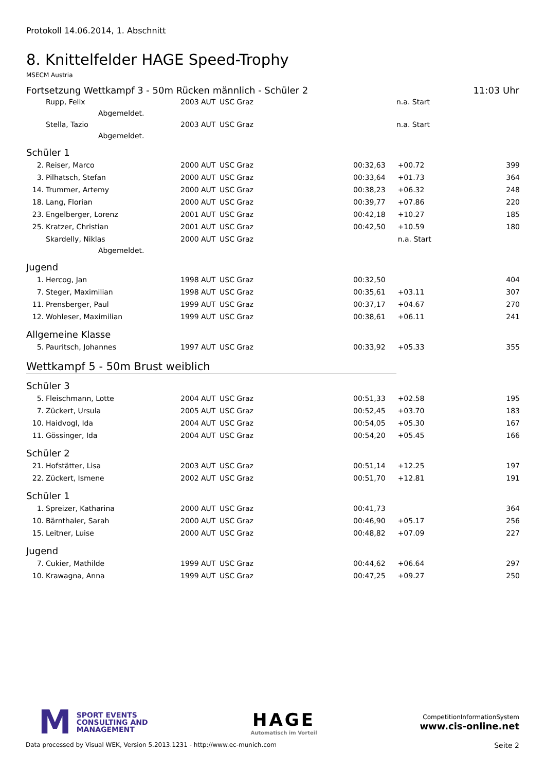Protokoll 14.06.2014, 1. Abschnitt
8. Knittelfelder HAGE Speed-Trophy
MSECM Austria
Fortsetzung Wettkampf 3 - 50m Rücken männlich - Schüler 2 11:03 Uhr
| | Rupp, Felix | 2003 | AUT | USC Graz | | n.a. Start | |
| | Abgemeldet. | | | | | | |
| | Stella, Tazio | 2003 | AUT | USC Graz | | n.a. Start | |
| | Abgemeldet. | | | | | | |
Schüler 1
| 2. | Reiser, Marco | 2000 | AUT | USC Graz | 00:32,63 | +00.72 | 399 |
| 3. | Pilhatsch, Stefan | 2000 | AUT | USC Graz | 00:33,64 | +01.73 | 364 |
| 14. | Trummer, Artemy | 2000 | AUT | USC Graz | 00:38,23 | +06.32 | 248 |
| 18. | Lang, Florian | 2000 | AUT | USC Graz | 00:39,77 | +07.86 | 220 |
| 23. | Engelberger, Lorenz | 2001 | AUT | USC Graz | 00:42,18 | +10.27 | 185 |
| 25. | Kratzer, Christian | 2001 | AUT | USC Graz | 00:42,50 | +10.59 | 180 |
| | Skardelly, Niklas | 2000 | AUT | USC Graz | | n.a. Start | |
| | Abgemeldet. | | | | | | |
Jugend
| 1. | Hercog, Jan | 1998 | AUT | USC Graz | 00:32,50 | | 404 |
| 7. | Steger, Maximilian | 1998 | AUT | USC Graz | 00:35,61 | +03.11 | 307 |
| 11. | Prensberger, Paul | 1999 | AUT | USC Graz | 00:37,17 | +04.67 | 270 |
| 12. | Wohleser, Maximilian | 1999 | AUT | USC Graz | 00:38,61 | +06.11 | 241 |
Allgemeine Klasse
| 5. | Pauritsch, Johannes | 1997 | AUT | USC Graz | 00:33,92 | +05.33 | 355 |
Wettkampf 5 - 50m Brust weiblich
Schüler 3
| 5. | Fleischmann, Lotte | 2004 | AUT | USC Graz | 00:51,33 | +02.58 | 195 |
| 7. | Zückert, Ursula | 2005 | AUT | USC Graz | 00:52,45 | +03.70 | 183 |
| 10. | Haidvogl, Ida | 2004 | AUT | USC Graz | 00:54,05 | +05.30 | 167 |
| 11. | Gössinger, Ida | 2004 | AUT | USC Graz | 00:54,20 | +05.45 | 166 |
Schüler 2
| 21. | Hofstätter, Lisa | 2003 | AUT | USC Graz | 00:51,14 | +12.25 | 197 |
| 22. | Zückert, Ismene | 2002 | AUT | USC Graz | 00:51,70 | +12.81 | 191 |
Schüler 1
| 1. | Spreizer, Katharina | 2000 | AUT | USC Graz | 00:41,73 | | 364 |
| 10. | Bärnthaler, Sarah | 2000 | AUT | USC Graz | 00:46,90 | +05.17 | 256 |
| 15. | Leitner, Luise | 2000 | AUT | USC Graz | 00:48,82 | +07.09 | 227 |
Jugend
| 7. | Cukier, Mathilde | 1999 | AUT | USC Graz | 00:44,62 | +06.64 | 297 |
| 10. | Krawagna, Anna | 1999 | AUT | USC Graz | 00:47,25 | +09.27 | 250 |
M
SPORT EVENTS
CONSULTING AND
MANAGEMENT
HAGE
Automatisch im Vorteil
CompetitionInformationSystem
www.cis-online.net
Data processed by Visual WEK, Version 5.2013.1231 - http://www.ec-munich.com Seite 2